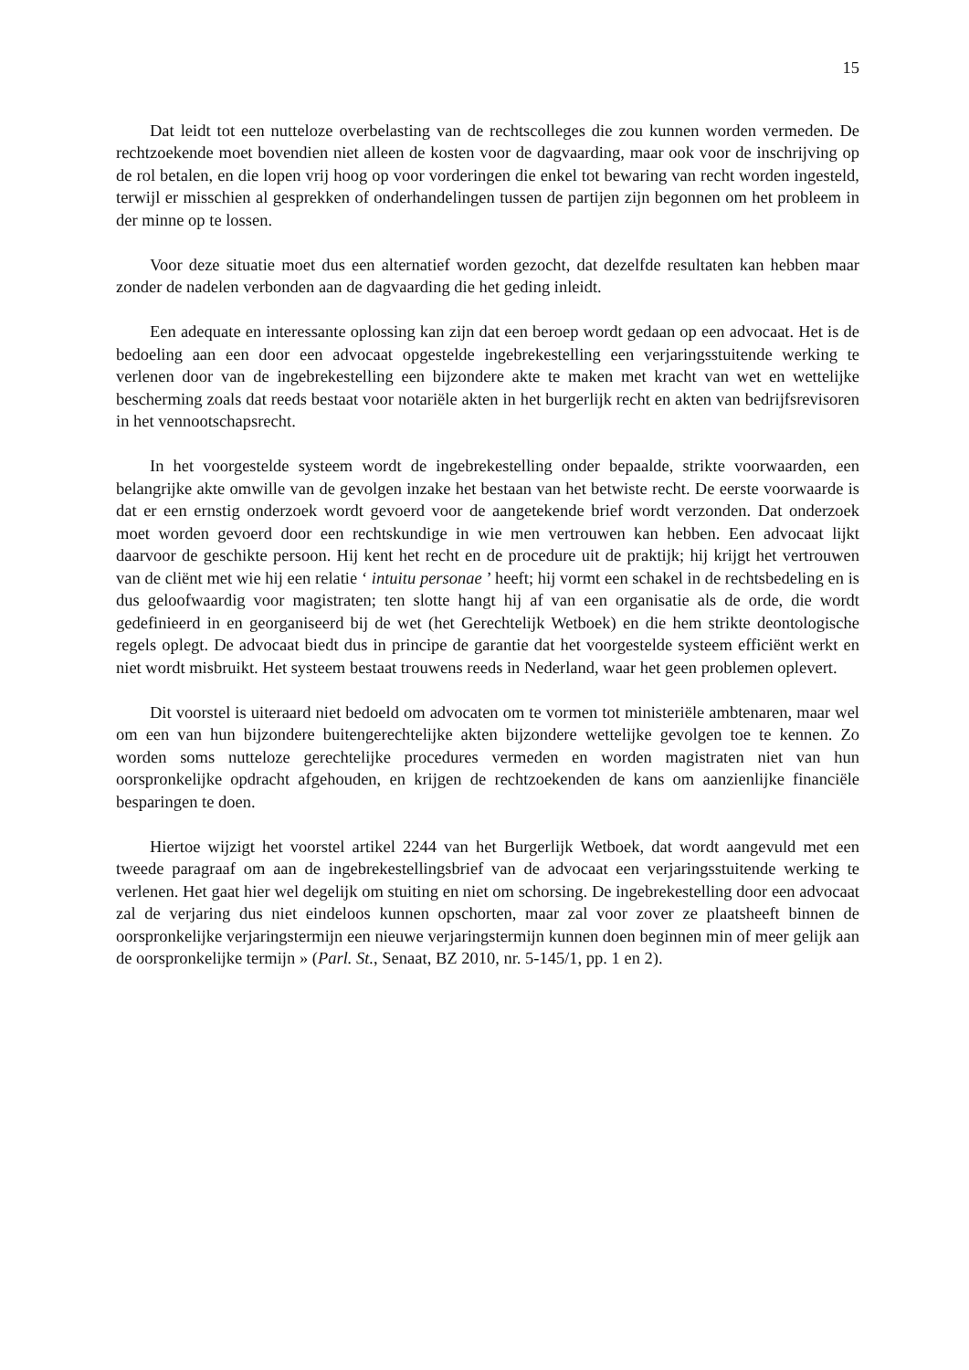15
Dat leidt tot een nutteloze overbelasting van de rechtscolleges die zou kunnen worden vermeden. De rechtzoekende moet bovendien niet alleen de kosten voor de dagvaarding, maar ook voor de inschrijving op de rol betalen, en die lopen vrij hoog op voor vorderingen die enkel tot bewaring van recht worden ingesteld, terwijl er misschien al gesprekken of onderhandelingen tussen de partijen zijn begonnen om het probleem in der minne op te lossen.
Voor deze situatie moet dus een alternatief worden gezocht, dat dezelfde resultaten kan hebben maar zonder de nadelen verbonden aan de dagvaarding die het geding inleidt.
Een adequate en interessante oplossing kan zijn dat een beroep wordt gedaan op een advocaat. Het is de bedoeling aan een door een advocaat opgestelde ingebrekestelling een verjaringsstuitende werking te verlenen door van de ingebrekestelling een bijzondere akte te maken met kracht van wet en wettelijke bescherming zoals dat reeds bestaat voor notariële akten in het burgerlijk recht en akten van bedrijfsrevisoren in het vennootschapsrecht.
In het voorgestelde systeem wordt de ingebrekestelling onder bepaalde, strikte voorwaarden, een belangrijke akte omwille van de gevolgen inzake het bestaan van het betwiste recht. De eerste voorwaarde is dat er een ernstig onderzoek wordt gevoerd voor de aangetekende brief wordt verzonden. Dat onderzoek moet worden gevoerd door een rechtskundige in wie men vertrouwen kan hebben. Een advocaat lijkt daarvoor de geschikte persoon. Hij kent het recht en de procedure uit de praktijk; hij krijgt het vertrouwen van de cliënt met wie hij een relatie ‘ intuitu personae ’ heeft; hij vormt een schakel in de rechtsbedeling en is dus geloofwaardig voor magistraten; ten slotte hangt hij af van een organisatie als de orde, die wordt gedefinieerd in en georganiseerd bij de wet (het Gerechtelijk Wetboek) en die hem strikte deontologische regels oplegt. De advocaat biedt dus in principe de garantie dat het voorgestelde systeem efficiënt werkt en niet wordt misbruikt. Het systeem bestaat trouwens reeds in Nederland, waar het geen problemen oplevert.
Dit voorstel is uiteraard niet bedoeld om advocaten om te vormen tot ministeriële ambtenaren, maar wel om een van hun bijzondere buitengerechtelijke akten bijzondere wettelijke gevolgen toe te kennen. Zo worden soms nutteloze gerechtelijke procedures vermeden en worden magistraten niet van hun oorspronkelijke opdracht afgehouden, en krijgen de rechtzoekenden de kans om aanzienlijke financiële besparingen te doen.
Hiertoe wijzigt het voorstel artikel 2244 van het Burgerlijk Wetboek, dat wordt aangevuld met een tweede paragraaf om aan de ingebrekestellingsbrief van de advocaat een verjaringsstuitende werking te verlenen. Het gaat hier wel degelijk om stuiting en niet om schorsing. De ingebrekestelling door een advocaat zal de verjaring dus niet eindeloos kunnen opschorten, maar zal voor zover ze plaatsheeft binnen de oorspronkelijke verjaringstermijn een nieuwe verjaringstermijn kunnen doen beginnen min of meer gelijk aan de oorspronkelijke termijn » (Parl. St., Senaat, BZ 2010, nr. 5-145/1, pp. 1 en 2).